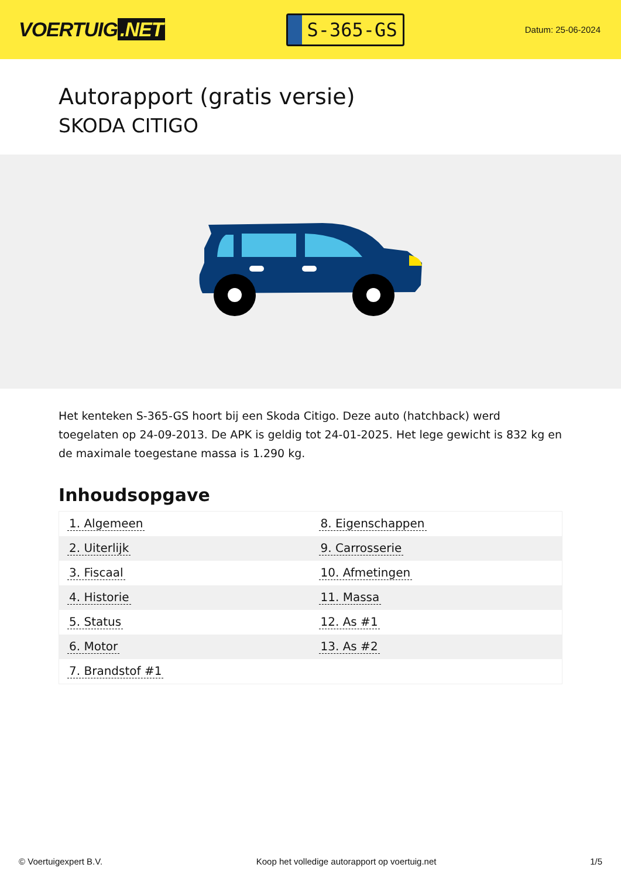VOERTUIG.NET
S-365-GS
Datum: 25-06-2024
Autorapport (gratis versie)
SKODA CITIGO
Het kenteken S-365-GS hoort bij een Skoda Citigo. Deze auto (hatchback) werd toegelaten op 24-09-2013. De APK is geldig tot 24-01-2025. Het lege gewicht is 832 kg en de maximale toegestane massa is 1.290 kg.
Inhoudsopgave
| 1. Algemeen | 8. Eigenschappen |
| 2. Uiterlijk | 9. Carrosserie |
| 3. Fiscaal | 10. Afmetingen |
| 4. Historie | 11. Massa |
| 5. Status | 12. As #1 |
| 6. Motor | 13. As #2 |
| 7. Brandstof #1 | |
© Voertuigexpert B.V. Koop het volledige autorapport op voertuig.net 1/5